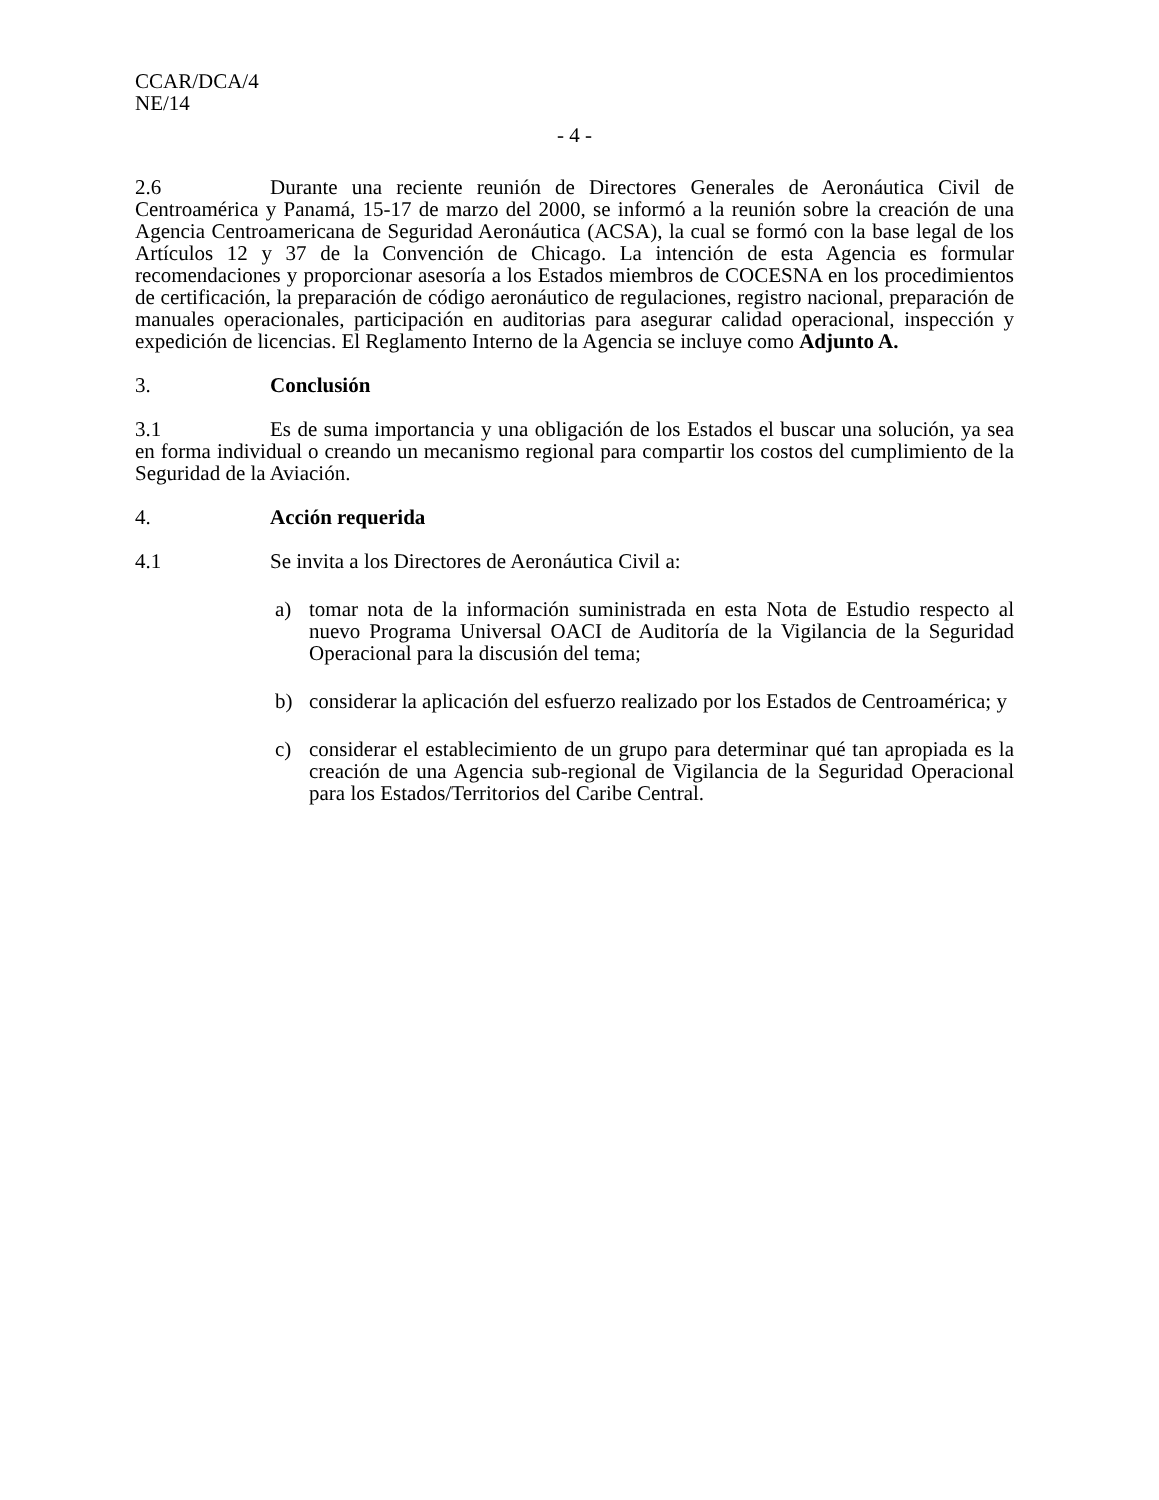CCAR/DCA/4
NE/14
- 4 -
2.6 Durante una reciente reunión de Directores Generales de Aeronáutica Civil de Centroamérica y Panamá, 15-17 de marzo del 2000, se informó a la reunión sobre la creación de una Agencia Centroamericana de Seguridad Aeronáutica (ACSA), la cual se formó con la base legal de los Artículos 12 y 37 de la Convención de Chicago. La intención de esta Agencia es formular recomendaciones y proporcionar asesoría a los Estados miembros de COCESNA en los procedimientos de certificación, la preparación de código aeronáutico de regulaciones, registro nacional, preparación de manuales operacionales, participación en auditorias para asegurar calidad operacional, inspección y expedición de licencias. El Reglamento Interno de la Agencia se incluye como Adjunto A.
3. Conclusión
3.1 Es de suma importancia y una obligación de los Estados el buscar una solución, ya sea en forma individual o creando un mecanismo regional para compartir los costos del cumplimiento de la Seguridad de la Aviación.
4. Acción requerida
4.1 Se invita a los Directores de Aeronáutica Civil a:
a) tomar nota de la información suministrada en esta Nota de Estudio respecto al nuevo Programa Universal OACI de Auditoría de la Vigilancia de la Seguridad Operacional para la discusión del tema;
b) considerar la aplicación del esfuerzo realizado por los Estados de Centroamérica; y
c) considerar el establecimiento de un grupo para determinar qué tan apropiada es la creación de una Agencia sub-regional de Vigilancia de la Seguridad Operacional para los Estados/Territorios del Caribe Central.